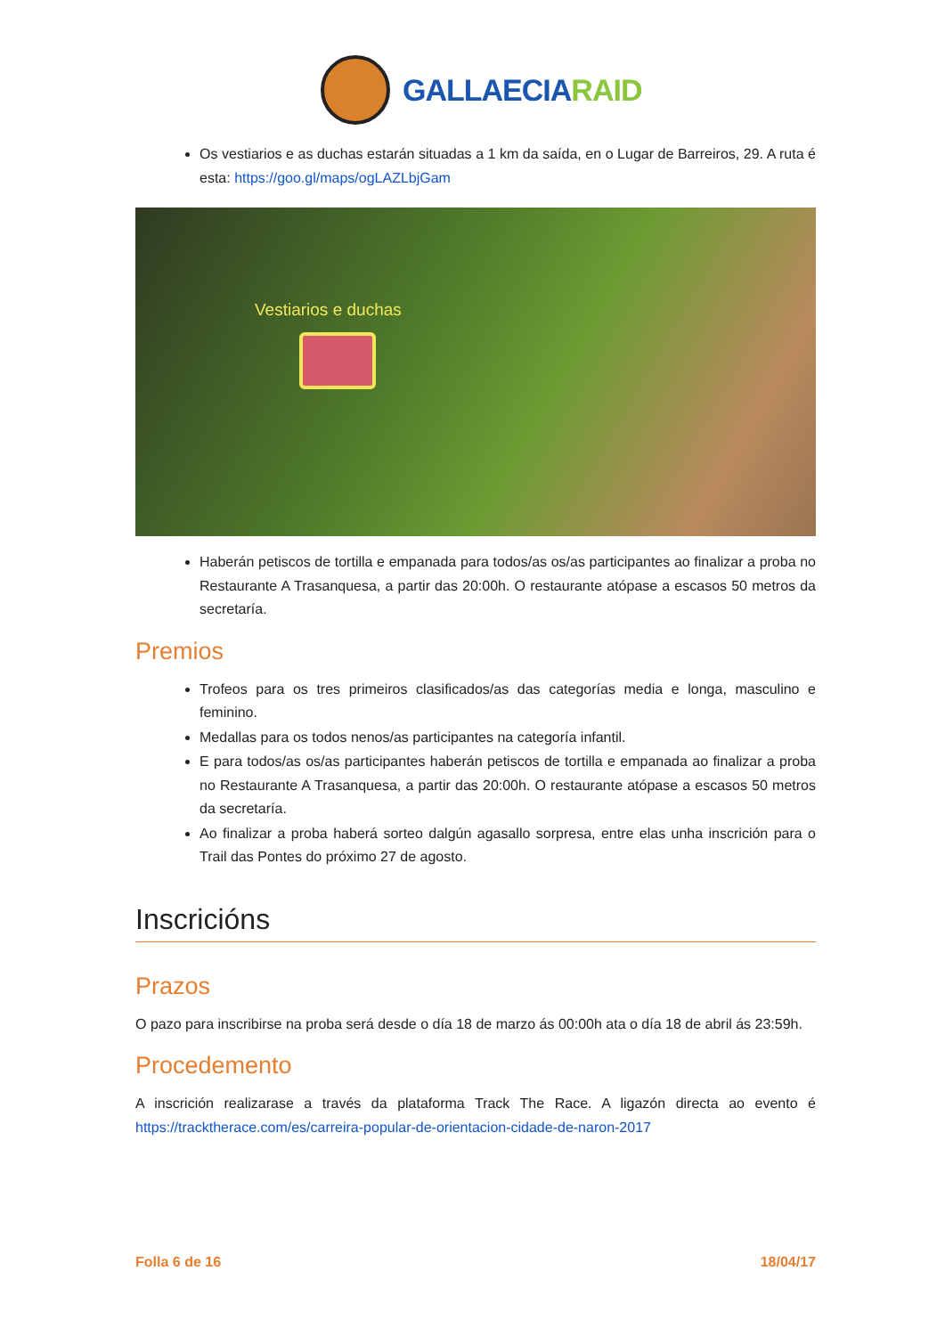GALLAECIARAID
Os vestiarios e as duchas estarán situadas a 1 km da saída, en o Lugar de Barreiros, 29. A ruta é esta: https://goo.gl/maps/ogLAZLbjGam
Vestiarios e duchas
Haberán petiscos de tortilla e empanada para todos/as os/as participantes ao finalizar a proba no Restaurante A Trasanquesa, a partir das 20:00h. O restaurante atópase a escasos 50 metros da secretaría.
Premios
Trofeos para os tres primeiros clasificados/as das categorías media e longa, masculino e feminino.
Medallas para os todos nenos/as participantes na categoría infantil.
E para todos/as os/as participantes haberán petiscos de tortilla e empanada ao finalizar a proba no Restaurante A Trasanquesa, a partir das 20:00h. O restaurante atópase a escasos 50 metros da secretaría.
Ao finalizar a proba haberá sorteo dalgún agasallo sorpresa, entre elas unha inscrición para o Trail das Pontes do próximo 27 de agosto.
Inscricións
Prazos
O pazo para inscribirse na proba será desde o día 18 de marzo ás 00:00h ata o día 18 de abril ás 23:59h.
Procedemento
A inscrición realizarase a través da plataforma Track The Race. A ligazón directa ao evento é https://tracktherace.com/es/carreira-popular-de-orientacion-cidade-de-naron-2017
Folla 6 de 16 18/04/17